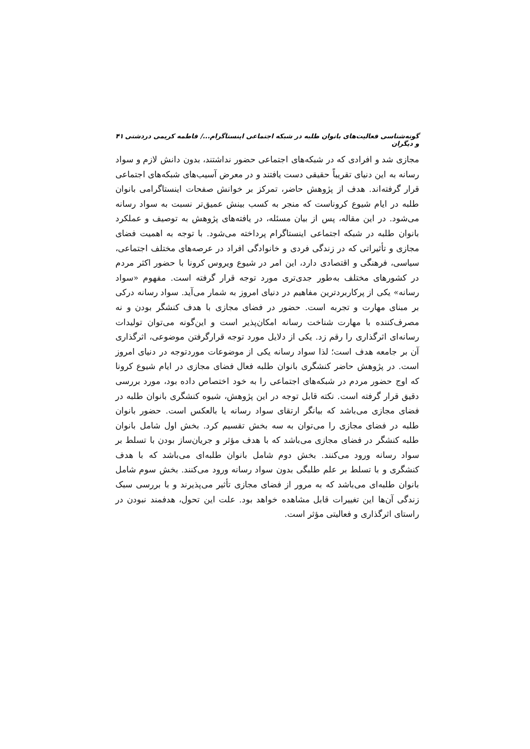گونه‌شناسی فعالیت‌های بانوان طلبه در شبکه اجتماعی اینستاگرام.../ فاطمه کریمی دردشتی و دیگران ۴۱
مجازی شد و افرادی که در شبکه‌های اجتماعی حضور نداشتند، بدون دانش لازم و سواد رسانه به این دنیای تقریباً حقیقی دست یافتند و در معرض آسیب‌های شبکه‌های اجتماعی قرار گرفته‌اند. هدف از پژوهش حاضر، تمرکز بر خوانش صفحات اینستاگرامی بانوان طلبه در ایام شیوع کروناست که منجر به کسب بینش عمیق‌تر نسبت به سواد رسانه می‌شود. در این مقاله، پس از بیان مسئله، در یافته‌های پژوهش به توصیف و عملکرد بانوان طلبه در شبکه اجتماعی اینستاگرام پرداخته می‌شود. با توجه به اهمیت فضای مجازی و تأثیراتی که در زندگی فردی و خانوادگی افراد در عرصه‌های مختلف اجتماعی، سیاسی، فرهنگی و اقتصادی دارد، این امر در شیوع ویروس کرونا با حضور اکثر مردم در کشورهای مختلف به‌طور جدی‌تری مورد توجه قرار گرفته است. مفهوم «سواد رسانه» یکی از پرکاربردترین مفاهیم در دنیای امروز به شمار می‌آید. سواد رسانه درکی بر مبنای مهارت و تجربه است. حضور در فضای مجازی با هدف کنشگر بودن و نه مصرف‌کننده با مهارت شناخت رسانه امکان‌پذیر است و این‌گونه می‌توان تولیدات رسانه‌ای اثرگذاری را رقم زد. یکی از دلایل مورد توجه قرارگرفتن موضوعی، اثرگذاری آن بر جامعه هدف است؛ لذا سواد رسانه یکی از موضوعات موردتوجه در دنیای امروز است. در پژوهش حاضر کنشگری بانوان طلبه فعال فضای مجازی در ایام شیوع کرونا که اوج حضور مردم در شبکه‌های اجتماعی را به خود اختصاص داده بود، مورد بررسی دقیق قرار گرفته است. نکته قابل توجه در این پژوهش، شیوه کنشگری بانوان طلبه در فضای مجازی می‌باشد که بیانگر ارتقای سواد رسانه یا بالعکس است. حضور بانوان طلبه در فضای مجازی را می‌توان به سه بخش تقسیم کرد. بخش اول شامل بانوان طلبه کنشگر در فضای مجازی می‌باشد که با هدف مؤثر و جریان‌ساز بودن با تسلط بر سواد رسانه ورود می‌کنند. بخش دوم شامل بانوان طلبه‌ای می‌باشد که با هدف کنشگری و با تسلط بر علم طلبگی بدون سواد رسانه ورود می‌کنند. بخش سوم شامل بانوان طلبه‌ای می‌باشد که به مرور از فضای مجازی تأثیر می‌پذیرند و با بررسی سبک زندگی آن‌ها این تغییرات قابل مشاهده خواهد بود. علت این تحول، هدفمند نبودن در راستای اثرگذاری و فعالیتی مؤثر است.